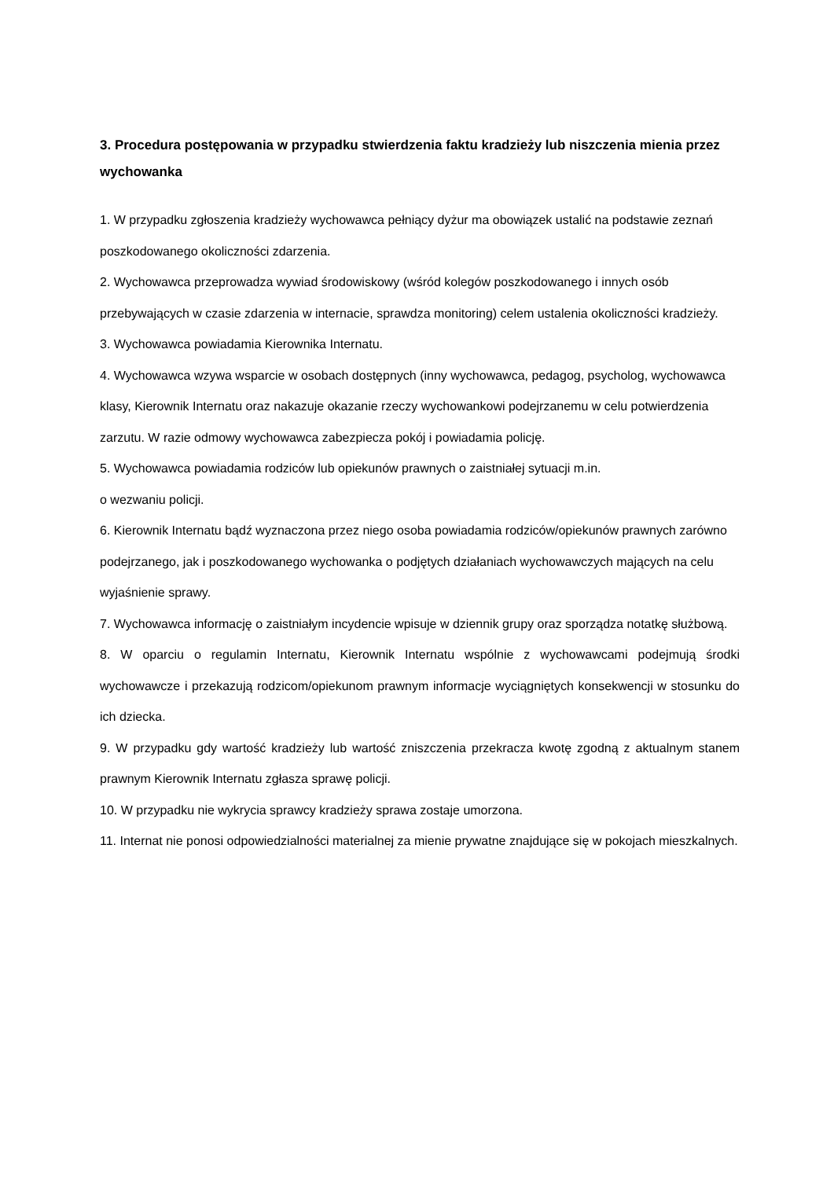3. Procedura postępowania w przypadku stwierdzenia faktu kradzieży lub niszczenia mienia przez wychowanka
1. W przypadku zgłoszenia kradzieży wychowawca pełniący dyżur ma obowiązek ustalić na podstawie zeznań poszkodowanego okoliczności zdarzenia.
2. Wychowawca przeprowadza wywiad środowiskowy (wśród kolegów poszkodowanego i innych osób przebywających w czasie zdarzenia w internacie, sprawdza monitoring) celem ustalenia okoliczności kradzieży.
3. Wychowawca powiadamia Kierownika Internatu.
4. Wychowawca wzywa wsparcie w osobach dostępnych (inny wychowawca, pedagog, psycholog, wychowawca klasy, Kierownik Internatu oraz nakazuje okazanie rzeczy wychowankowi podejrzanemu w celu potwierdzenia zarzutu. W razie odmowy wychowawca zabezpiecza pokój i powiadamia policję.
5. Wychowawca powiadamia rodziców lub opiekunów prawnych o zaistniałej sytuacji m.in.
o wezwaniu policji.
6. Kierownik Internatu bądź wyznaczona przez niego osoba powiadamia rodziców/opiekunów prawnych zarówno podejrzanego, jak i poszkodowanego wychowanka o podjętych działaniach wychowawczych mających na celu wyjaśnienie sprawy.
7. Wychowawca informację o zaistniałym incydencie wpisuje w dziennik grupy oraz sporządza notatkę służbową.
8. W oparciu o regulamin Internatu, Kierownik Internatu wspólnie z wychowawcami podejmują środki wychowawcze i przekazują rodzicom/opiekunom prawnym informacje wyciągniętych konsekwencji w stosunku do ich dziecka.
9. W przypadku gdy wartość kradzieży lub wartość zniszczenia przekracza kwotę zgodną z aktualnym stanem prawnym Kierownik Internatu zgłasza sprawę policji.
10. W przypadku nie wykrycia sprawcy kradzieży sprawa zostaje umorzona.
11. Internat nie ponosi odpowiedzialności materialnej za mienie prywatne znajdujące się w pokojach mieszkalnych.